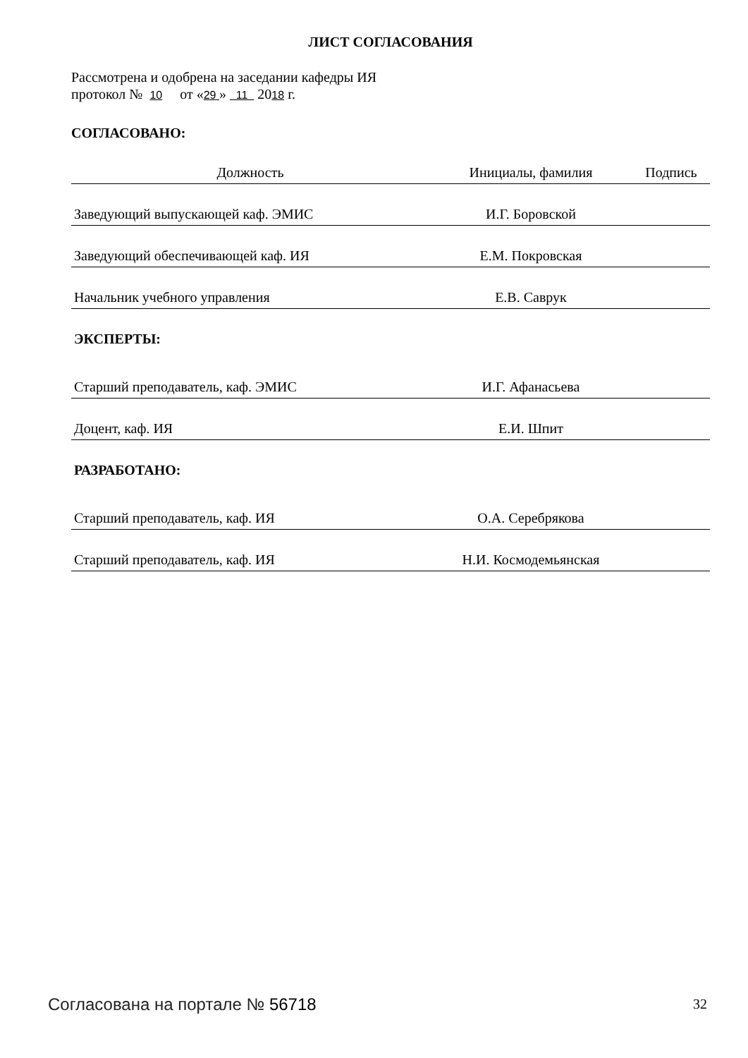ЛИСТ СОГЛАСОВАНИЯ
Рассмотрена и одобрена на заседании кафедры ИЯ
протокол № 10 от «29 » 11 2018 г.
СОГЛАСОВАНО:
| Должность | Инициалы, фамилия | Подпись |
| Заведующий выпускающей каф. ЭМИС | И.Г. Боровской | |
| Заведующий обеспечивающей каф. ИЯ | Е.М. Покровская | |
| Начальник учебного управления | Е.В. Саврук | |
| ЭКСПЕРТЫ: | | |
| Старший преподаватель, каф. ЭМИС | И.Г. Афанасьева | |
| Доцент, каф. ИЯ | Е.И. Шпит | |
| РАЗРАБОТАНО: | | |
| Старший преподаватель, каф. ИЯ | О.А. Серебрякова | |
| Старший преподаватель, каф. ИЯ | Н.И. Космодемьянская | |
Согласована на портале № 56718 32